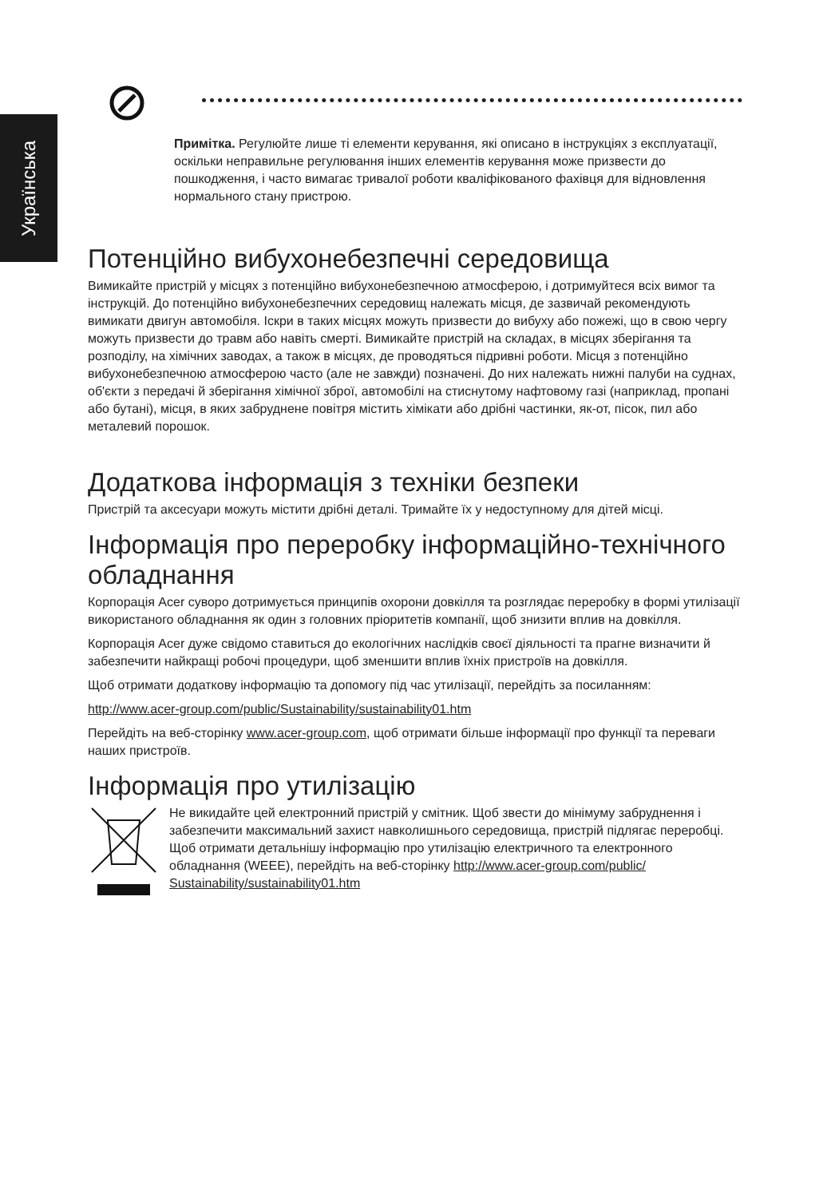Українська
Примітка. Регулюйте лише ті елементи керування, які описано в інструкціях з експлуатації, оскільки неправильне регулювання інших елементів керування може призвести до пошкодження, і часто вимагає тривалої роботи кваліфікованого фахівця для відновлення нормального стану пристрою.
Потенційно вибухонебезпечні середовища
Вимикайте пристрій у місцях з потенційно вибухонебезпечною атмосферою, і дотримуйтеся всіх вимог та інструкцій. До потенційно вибухонебезпечних середовищ належать місця, де зазвичай рекомендують вимикати двигун автомобіля. Іскри в таких місцях можуть призвести до вибуху або пожежі, що в свою чергу можуть призвести до травм або навіть смерті. Вимикайте пристрій на складах, в місцях зберігання та розподілу, на хімічних заводах, а також в місцях, де проводяться підривні роботи. Місця з потенційно вибухонебезпечною атмосферою часто (але не завжди) позначені. До них належать нижні палуби на суднах, об'єкти з передачі й зберігання хімічної зброї, автомобілі на стиснутому нафтовому газі (наприклад, пропані або бутані), місця, в яких забруднене повітря містить хімікати або дрібні частинки, як-от, пісок, пил або металевий порошок.
Додаткова інформація з техніки безпеки
Пристрій та аксесуари можуть містити дрібні деталі. Тримайте їх у недоступному для дітей місці.
Інформація про переробку інформаційно-технічного обладнання
Корпорація Acer суворо дотримується принципів охорони довкілля та розглядає переробку в формі утилізації використаного обладнання як один з головних пріоритетів компанії, щоб знизити вплив на довкілля.
Корпорація Acer дуже свідомо ставиться до екологічних наслідків своєї діяльності та прагне визначити й забезпечити найкращі робочі процедури, щоб зменшити вплив їхніх пристроїв на довкілля.
Щоб отримати додаткову інформацію та допомогу під час утилізації, перейдіть за посиланням:
http://www.acer-group.com/public/Sustainability/sustainability01.htm
Перейдіть на веб-сторінку www.acer-group.com, щоб отримати більше інформації про функції та переваги наших пристроїв.
Інформація про утилізацію
Не викидайте цей електронний пристрій у смітник. Щоб звести до мінімуму забруднення і забезпечити максимальний захист навколишнього середовища, пристрій підлягає переробці. Щоб отримати детальнішу інформацію про утилізацію електричного та електронного обладнання (WEEE), перейдіть на веб-сторінку http://www.acer-group.com/public/ Sustainability/sustainability01.htm